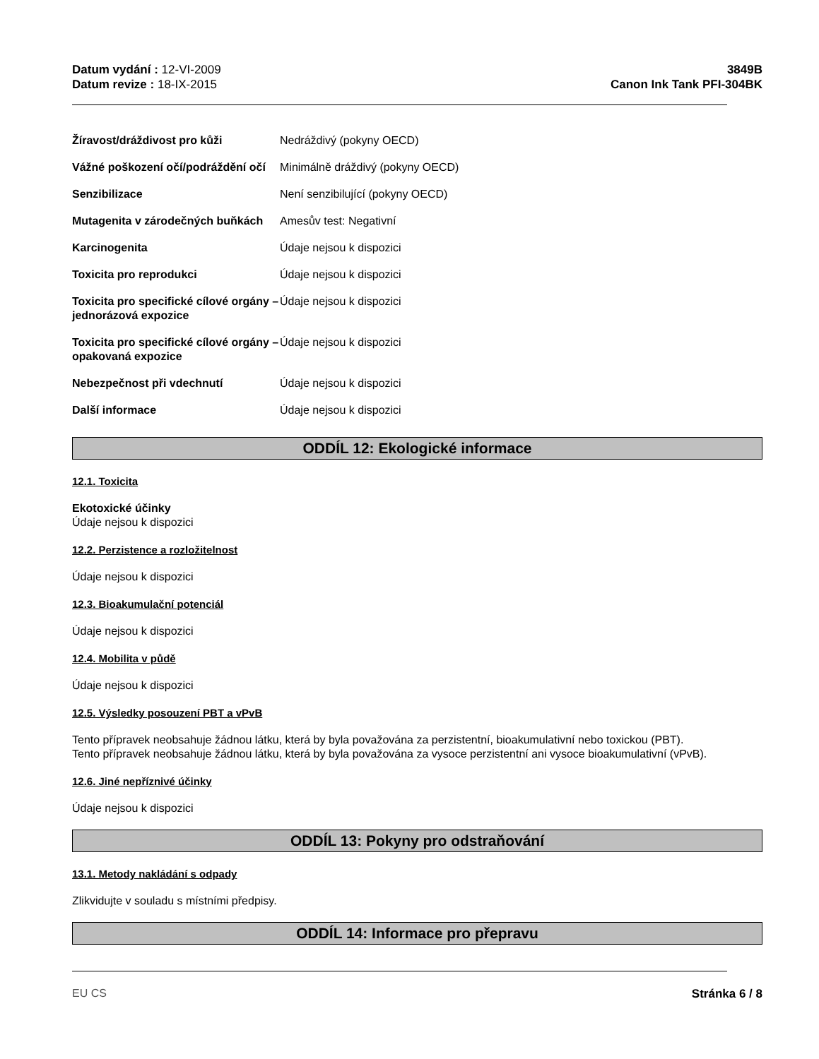Datum vydání : 12-VI-2009
Datum revize : 18-IX-2015
3849B
Canon Ink Tank PFI-304BK
| Žíravost/dráždivost pro kůži | Nedráždivý (pokyny OECD) |
| Vážné poškození očí/podráždění očí | Minimálně dráždivý (pokyny OECD) |
| Senzibilizace | Není senzibilující (pokyny OECD) |
| Mutagenita v zárodečných buňkách | Amesův test: Negativní |
| Karcinogenita | Údaje nejsou k dispozici |
| Toxicita pro reprodukci | Údaje nejsou k dispozici |
| Toxicita pro specifické cílové orgány – jednorázová expozice | Údaje nejsou k dispozici |
| Toxicita pro specifické cílové orgány – opakovaná expozice | Údaje nejsou k dispozici |
| Nebezpečnost při vdechnutí | Údaje nejsou k dispozici |
| Další informace | Údaje nejsou k dispozici |
ODDÍL 12: Ekologické informace
12.1. Toxicita
Ekotoxické účinky
Údaje nejsou k dispozici
12.2. Perzistence a rozložitelnost
Údaje nejsou k dispozici
12.3. Bioakumulační potenciál
Údaje nejsou k dispozici
12.4. Mobilita v půdě
Údaje nejsou k dispozici
12.5. Výsledky posouzení PBT a vPvB
Tento přípravek neobsahuje žádnou látku, která by byla považována za perzistentní, bioakumulativní nebo toxickou (PBT).
Tento přípravek neobsahuje žádnou látku, která by byla považována za vysoce perzistentní ani vysoce bioakumulativní (vPvB).
12.6. Jiné nepříznivé účinky
Údaje nejsou k dispozici
ODDÍL 13: Pokyny pro odstraňování
13.1. Metody nakládání s odpady
Zlikvidujte v souladu s místními předpisy.
ODDÍL 14: Informace pro přepravu
EU CS Stránka 6 / 8